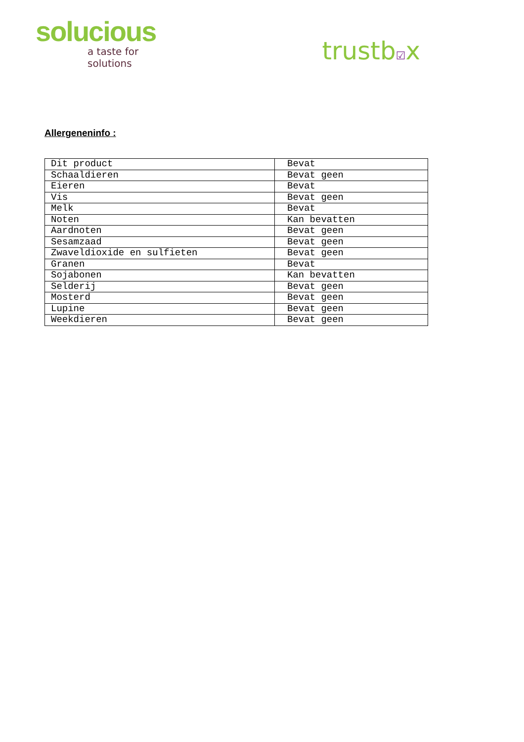solucious
a taste for solutions
trustb☑x
Allergeneninfo :
| Dit product | Bevat |
| Schaaldieren | Bevat geen |
| Eieren | Bevat |
| Vis | Bevat geen |
| Melk | Bevat |
| Noten | Kan bevatten |
| Aardnoten | Bevat geen |
| Sesamzaad | Bevat geen |
| Zwaveldioxide en sulfieten | Bevat geen |
| Granen | Bevat |
| Sojabonen | Kan bevatten |
| Selderij | Bevat geen |
| Mosterd | Bevat geen |
| Lupine | Bevat geen |
| Weekdieren | Bevat geen |